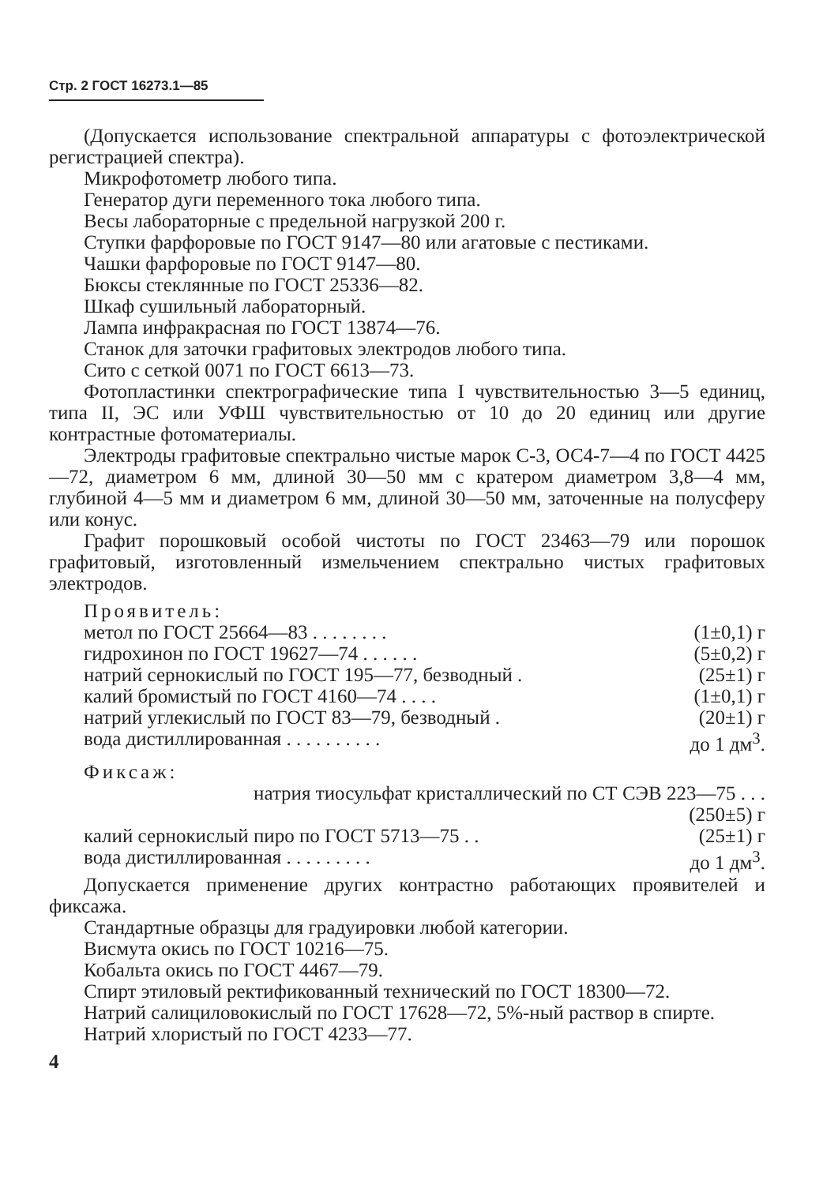Стр. 2 ГОСТ 16273.1—85
(Допускается использование спектральной аппаратуры с фотоэлектрической регистрацией спектра).
Микрофотометр любого типа.
Генератор дуги переменного тока любого типа.
Весы лабораторные с предельной нагрузкой 200 г.
Ступки фарфоровые по ГОСТ 9147—80 или агатовые с пестиками.
Чашки фарфоровые по ГОСТ 9147—80.
Бюксы стеклянные по ГОСТ 25336—82.
Шкаф сушильный лабораторный.
Лампа инфракрасная по ГОСТ 13874—76.
Станок для заточки графитовых электродов любого типа.
Сито с сеткой 0071 по ГОСТ 6613—73.
Фотопластинки спектрографические типа I чувствительностью 3—5 единиц, типа II, ЭС или УФШ чувствительностью от 10 до 20 единиц или другие контрастные фотоматериалы.
Электроды графитовые спектрально чистые марок С-3, ОС4-7—4 по ГОСТ 4425—72, диаметром 6 мм, длиной 30—50 мм с кратером диаметром 3,8—4 мм, глубиной 4—5 мм и диаметром 6 мм, длиной 30—50 мм, заточенные на полусферу или конус.
Графит порошковый особой чистоты по ГОСТ 23463—79 или порошок графитовый, изготовленный измельчением спектрально чистых графитовых электродов.
Проявитель:
метол по ГОСТ 25664—83 . . . . . . . . (1±0,1) г
гидрохинон по ГОСТ 19627—74 . . . . . . (5±0,2) г
натрий сернокислый по ГОСТ 195—77, безводный . (25±1) г
калий бромистый по ГОСТ 4160—74 . . . . (1±0,1) г
натрий углекислый по ГОСТ 83—79, безводный . (20±1) г
вода дистиллированная . . . . . . . . . . до 1 дм<sup>3</sup>.
Фиксаж:
натрия тиосульфат кристаллический по СТ СЭВ 223—75 . . .
(250±5) г
калий сернокислый пиро по ГОСТ 5713—75 . . (25±1) г
вода дистиллированная . . . . . . . . . до 1 дм<sup>3</sup>.
Допускается применение других контрастно работающих проявителей и фиксажа.
Стандартные образцы для градуировки любой категории.
Висмута окись по ГОСТ 10216—75.
Кобальта окись по ГОСТ 4467—79.
Спирт этиловый ректификованный технический по ГОСТ 18300—72.
Натрий салициловокислый по ГОСТ 17628—72, 5%-ный раствор в спирте.
Натрий хлористый по ГОСТ 4233—77.
4